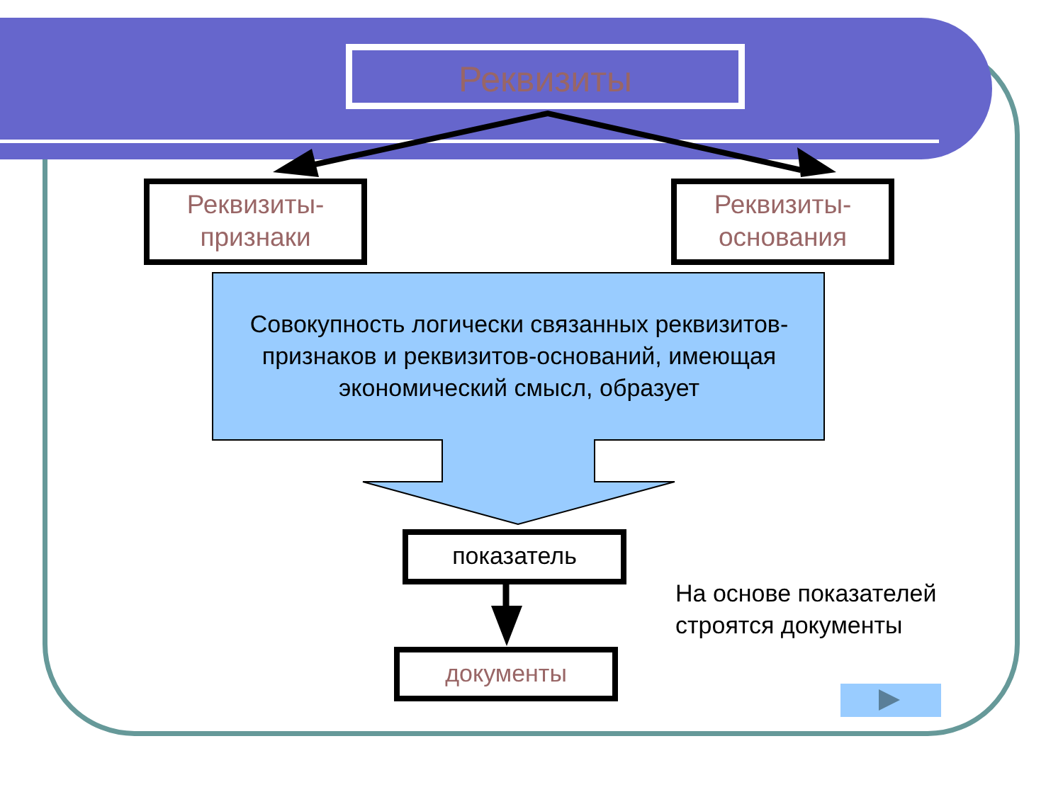Реквизиты
Реквизиты-
признаки
Реквизиты-
основания
Совокупность логически связанных реквизитов-признаков и реквизитов-оснований, имеющая экономический смысл, образует
показатель
документы
На основе показателей строятся документы